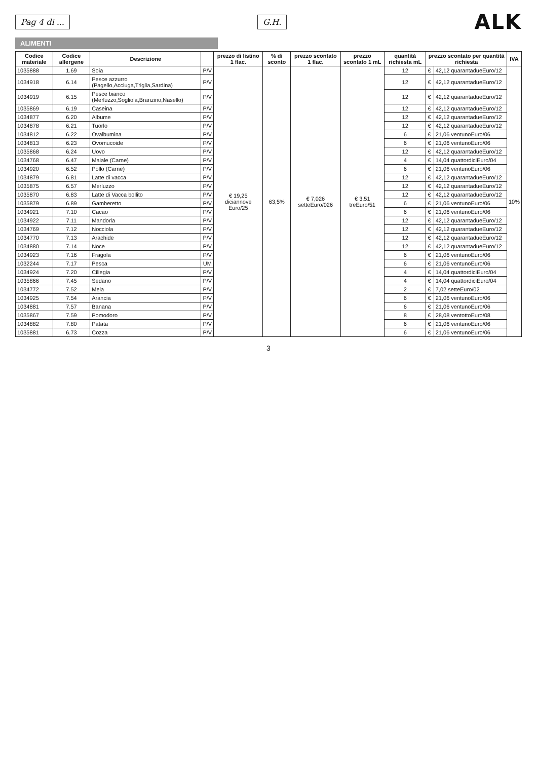Pag 4 di ... G.H.
ALK
ALIMENTI
| Codice materiale | Codice allergene | Descrizione | | prezzo di listino 1 flac. | % di sconto | prezzo scontato 1 flac. | prezzo scontato 1 mL | quantità richiesta mL | prezzo scontato per quantità richiesta | | IVA |
| --- | --- | --- | --- | --- | --- | --- | --- | --- | --- | --- | --- |
| 1035888 | 1.69 | Soia | P/V | € 19,25 diciannove Euro/25 | 63,5% | € 7,026 setteEuro/026 | € 3,51 treEuro/51 | 12 | € | 42,12 quarantadueEuro/12 | 10% |
| 1034918 | 6.14 | Pesce azzurro (Pagello,Acciuga,Triglia,Sardina) | P/V | | | | | 12 | € | 42,12 quarantadueEuro/12 | |
| 1034919 | 6.15 | Pesce bianco (Merluzzo,Sogliola,Branzino,Nasello) | P/V | | | | | 12 | € | 42,12 quarantadueEuro/12 | |
| 1035869 | 6.19 | Caseina | P/V | | | | | 12 | € | 42,12 quarantadueEuro/12 | |
| 1034877 | 6.20 | Albume | P/V | | | | | 12 | € | 42,12 quarantadueEuro/12 | |
| 1034878 | 6.21 | Tuorlo | P/V | | | | | 12 | € | 42,12 quarantadueEuro/12 | |
| 1034812 | 6.22 | Ovalbumina | P/V | | | | | 6 | € | 21,06 ventunoEuro/06 | |
| 1034813 | 6.23 | Ovomucoide | P/V | | | | | 6 | € | 21,06 ventunoEuro/06 | |
| 1035868 | 6.24 | Uovo | P/V | | | | | 12 | € | 42,12 quarantadueEuro/12 | |
| 1034768 | 6.47 | Maiale (Carne) | P/V | | | | | 4 | € | 14,04 quattordiciEuro/04 | |
| 1034920 | 6.52 | Pollo (Carne) | P/V | | | | | 6 | € | 21,06 ventunoEuro/06 | |
| 1034879 | 6.81 | Latte di vacca | P/V | | | | | 12 | € | 42,12 quarantadueEuro/12 | |
| 1035875 | 6.57 | Merluzzo | P/V | | | | | 12 | € | 42,12 quarantadueEuro/12 | |
| 1035870 | 6.83 | Latte di Vacca bollito | P/V | | | | | 12 | € | 42,12 quarantadueEuro/12 | |
| 1035879 | 6.89 | Gamberetto | P/V | | | | | 6 | € | 21,06 ventunoEuro/06 | |
| 1034921 | 7.10 | Cacao | P/V | | | | | 6 | € | 21,06 ventunoEuro/06 | |
| 1034922 | 7.11 | Mandorla | P/V | | | | | 12 | € | 42,12 quarantadueEuro/12 | |
| 1034769 | 7.12 | Nocciola | P/V | | | | | 12 | € | 42,12 quarantadueEuro/12 | |
| 1034770 | 7.13 | Arachide | P/V | | | | | 12 | € | 42,12 quarantadueEuro/12 | |
| 1034880 | 7.14 | Noce | P/V | | | | | 12 | € | 42,12 quarantadueEuro/12 | |
| 1034923 | 7.16 | Fragola | P/V | | | | | 6 | € | 21,06 ventunoEuro/06 | |
| 1032244 | 7.17 | Pesca | UM | | | | | 6 | € | 21,06 ventunoEuro/06 | |
| 1034924 | 7.20 | Ciliegia | P/V | | | | | 4 | € | 14,04 quattordiciEuro/04 | |
| 1035866 | 7.45 | Sedano | P/V | | | | | 4 | € | 14,04 quattordiciEuro/04 | |
| 1034772 | 7.52 | Mela | P/V | | | | | 2 | € | 7,02 setteEuro/02 | |
| 1034925 | 7.54 | Arancia | P/V | | | | | 6 | € | 21,06 ventunoEuro/06 | |
| 1034881 | 7.57 | Banana | P/V | | | | | 6 | € | 21,06 ventunoEuro/06 | |
| 1035867 | 7.59 | Pomodoro | P/V | | | | | 8 | € | 28,08 ventottoEuro/08 | |
| 1034882 | 7.80 | Patata | P/V | | | | | 6 | € | 21,06 ventunoEuro/06 | |
| 1035881 | 6.73 | Cozza | P/V | | | | | 6 | € | 21,06 ventunoEuro/06 | |
3